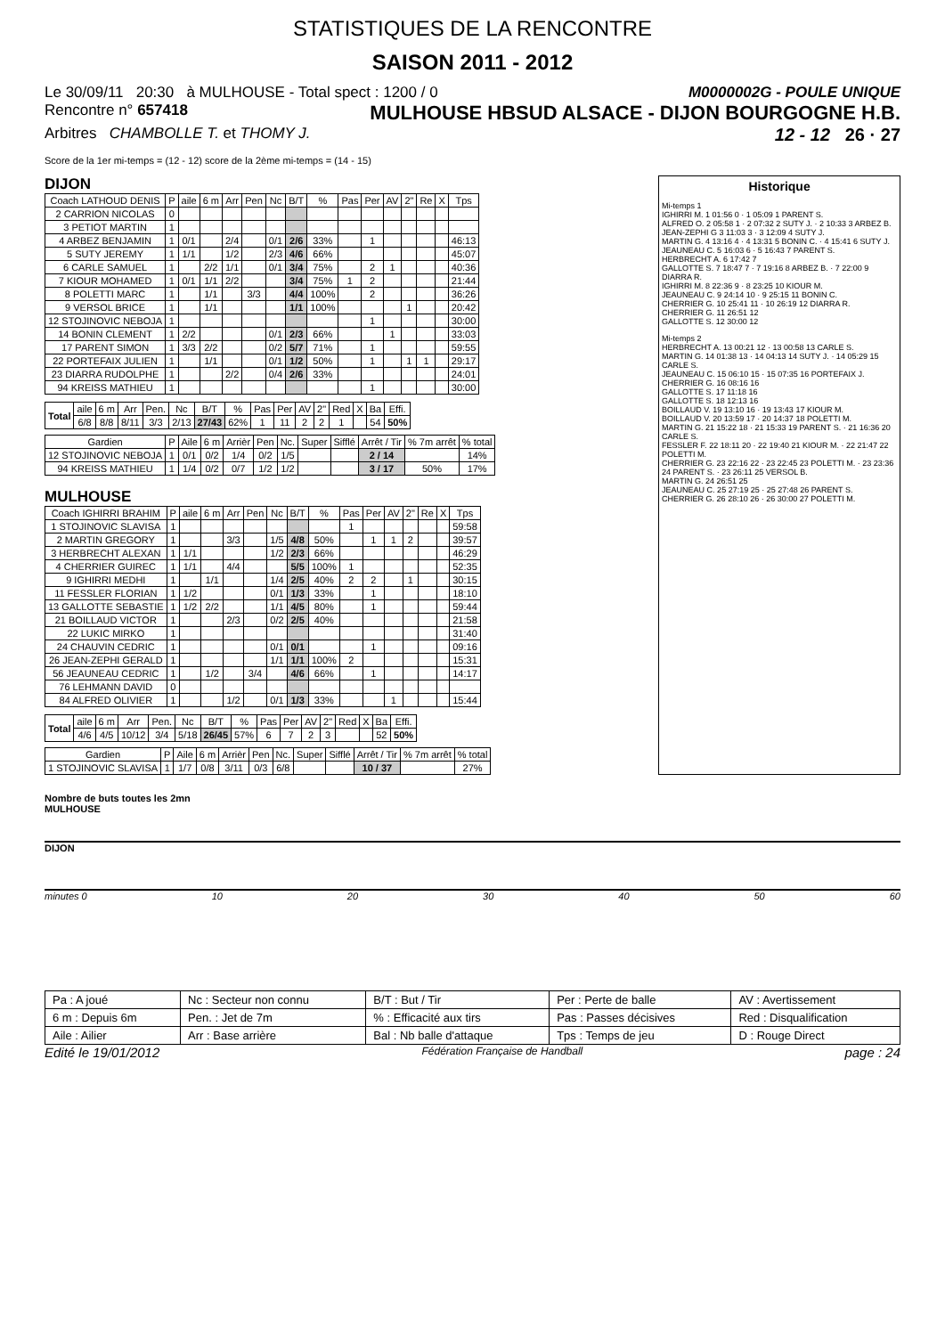STATISTIQUES DE LA RENCONTRE
SAISON 2011 - 2012
Le 30/09/11 20:30 à MULHOUSE - Total spect : 1200 / 0 M0000002G - POULE UNIQUE
Rencontre n° 657418 MULHOUSE HBSUD ALSACE - DIJON BOURGOGNE H.B.
Arbitres CHAMBOLLE T. et THOMY J. 12 - 12 26 · 27
Score de la 1er mi-temps = (12 - 12) score de la 2ème mi-temps = (14 - 15)
DIJON
| Coach LATHOUD DENIS | P | aile | 6 m | Arr | Pen | Nc | B/T | % | Pas | Per | AV | 2" | Re | X | Tps |
| --- | --- | --- | --- | --- | --- | --- | --- | --- | --- | --- | --- | --- | --- | --- | --- |
| 2 CARRION NICOLAS | 0 | | | | | | | | | | | | | | |
| 3 PETIOT MARTIN | 1 | | | | | | | | | | | | | | |
| 4 ARBEZ BENJAMIN | 1 | 0/1 | | 2/4 | | 0/1 | 2/6 | 33% | | 1 | | | | | 46:13 |
| 5 SUTY JEREMY | 1 | 1/1 | | 1/2 | | 2/3 | 4/6 | 66% | | | | | | | 45:07 |
| 6 CARLE SAMUEL | 1 | | 2/2 | 1/1 | | 0/1 | 3/4 | 75% | | 2 | 1 | | | | 40:36 |
| 7 KIOUR MOHAMED | 1 | 0/1 | 1/1 | 2/2 | | | 3/4 | 75% | 1 | 2 | | | | | 21:44 |
| 8 POLETTI MARC | 1 | | 1/1 | | 3/3 | | 4/4 | 100% | | 2 | | | | | 36:26 |
| 9 VERSOL BRICE | 1 | | 1/1 | | | | 1/1 | 100% | | | | 1 | | | 20:42 |
| 12 STOJINOVIC NEBOJA | 1 | | | | | | | | | 1 | | | | | 30:00 |
| 14 BONIN CLEMENT | 1 | 2/2 | | | | 0/1 | 2/3 | 66% | | | 1 | | | | 33:03 |
| 17 PARENT SIMON | 1 | 3/3 | 2/2 | | | 0/2 | 5/7 | 71% | | 1 | | | | | 59:55 |
| 22 PORTEFAIX JULIEN | 1 | | 1/1 | | | 0/1 | 1/2 | 50% | | 1 | | 1 | 1 | | 29:17 |
| 23 DIARRA RUDOLPHE | 1 | | | 2/2 | | 0/4 | 2/6 | 33% | | | | | | | 24:01 |
| 94 KREISS MATHIEU | 1 | | | | | | | | | 1 | | | | | 30:00 |
| Total | aile | 6 m | Arr | Pen. | Nc | B/T | % | Pas | Per | AV | 2" | Red | X | Ba | Effi. |
| --- | --- | --- | --- | --- | --- | --- | --- | --- | --- | --- | --- | --- | --- | --- | --- |
| | 6/8 | 8/8 | 8/11 | 3/3 | 2/13 | 27/43 | 62% | 1 | 11 | 2 | 2 | 1 | | 54 | 50% |
| Gardien | P | Aile | 6 m | Arrièr | Pen | Nc. | Super | Sifflé | Arrêt / Tir | % 7m arrêt | % total |
| --- | --- | --- | --- | --- | --- | --- | --- | --- | --- | --- | --- |
| 12 STOJINOVIC NEBOJA | 1 | 0/1 | 0/2 | 1/4 | 0/2 | 1/5 | | | 2 / 14 | | 14% |
| 94 KREISS MATHIEU | 1 | 1/4 | 0/2 | 0/7 | 1/2 | 1/2 | | | 3 / 17 | 50% | 17% |
MULHOUSE
| Coach IGHIRRI BRAHIM | P | aile | 6 m | Arr | Pen | Nc | B/T | % | Pas | Per | AV | 2" | Re | X | Tps |
| --- | --- | --- | --- | --- | --- | --- | --- | --- | --- | --- | --- | --- | --- | --- | --- |
| 1 STOJINOVIC SLAVISA | 1 | | | | | | | | 1 | | | | | | 59:58 |
| 2 MARTIN GREGORY | 1 | | | 3/3 | | 1/5 | 4/8 | 50% | | 1 | 1 | 2 | | | 39:57 |
| 3 HERBRECHT ALEXAN | 1 | 1/1 | | | | 1/2 | 2/3 | 66% | | | | | | | 46:29 |
| 4 CHERRIER GUIREC | 1 | 1/1 | | 4/4 | | | 5/5 | 100% | 1 | | | | | | 52:35 |
| 9 IGHIRRI MEDHI | 1 | | 1/1 | | | 1/4 | 2/5 | 40% | 2 | 2 | | 1 | | | 30:15 |
| 11 FESSLER FLORIAN | 1 | 1/2 | | | | 0/1 | 1/3 | 33% | | 1 | | | | | 18:10 |
| 13 GALLOTTE SEBASTIE | 1 | 1/2 | 2/2 | | | 1/1 | 4/5 | 80% | | 1 | | | | | 59:44 |
| 21 BOILLAUD VICTOR | 1 | | | 2/3 | | 0/2 | 2/5 | 40% | | | | | | | 21:58 |
| 22 LUKIC MIRKO | 1 | | | | | | | | | | | | | | 31:40 |
| 24 CHAUVIN CEDRIC | 1 | | | | | 0/1 | 0/1 | | | 1 | | | | | 09:16 |
| 26 JEAN-ZEPHI GERALD | 1 | | | | | 1/1 | 1/1 | 100% | 2 | | | | | | 15:31 |
| 56 JEAUNEAU CEDRIC | 1 | | 1/2 | | 3/4 | | 4/6 | 66% | | 1 | | | | | 14:17 |
| 76 LEHMANN DAVID | 0 | | | | | | | | | | | | | | |
| 84 ALFRED OLIVIER | 1 | | | 1/2 | | 0/1 | 1/3 | 33% | | | 1 | | | | 15:44 |
| Total | aile | 6 m | Arr | Pen. | Nc | B/T | % | Pas | Per | AV | 2" | Red | X | Ba | Effi. |
| --- | --- | --- | --- | --- | --- | --- | --- | --- | --- | --- | --- | --- | --- | --- | --- |
| | 4/6 | 4/5 | 10/12 | 3/4 | 5/18 | 26/45 | 57% | 6 | 7 | 2 | 3 | | | 52 | 50% |
| Gardien | P | Aile | 6 m | Arrièr | Pen | Nc. | Super | Sifflé | Arrêt / Tir | % 7m arrêt | % total |
| --- | --- | --- | --- | --- | --- | --- | --- | --- | --- | --- | --- |
| 1 STOJINOVIC SLAVISA | 1 | 1/7 | 0/8 | 3/11 | 0/3 | 6/8 | | | 10 / 37 | | 27% |
Historique
Mi-temps 1
IGHIRRI M. 1 01:56 0 · 1 05:09 1 PARENT S.
ALFRED O. 2 05:58 1 · 2 07:32 2 SUTY J. · 2 10:33 3 ARBEZ B.
JEAN-ZEPHI G 3 11:03 3 · 3 12:09 4 SUTY J.
MARTIN G. 4 13:16 4 · 4 13:31 5 BONIN C. · 4 15:41 6 SUTY J.
JEAUNEAU C. 5 16:03 6 · 5 16:43 7 PARENT S.
HERBRECHT A. 6 17:42 7
GALLOTTE S. 7 18:47 7 · 7 19:16 8 ARBEZ B. · 7 22:00 9 DIARRA R.
IGHIRRI M. 8 22:36 9 · 8 23:25 10 KIOUR M.
JEAUNEAU C. 9 24:14 10 · 9 25:15 11 BONIN C.
CHERRIER G. 10 25:41 11 · 10 26:19 12 DIARRA R.
CHERRIER G. 11 26:51 12
GALLOTTE S. 12 30:00 12
Mi-temps 2
HERBRECHT A. 13 00:21 12 · 13 00:58 13 CARLE S.
MARTIN G. 14 01:38 13 · 14 04:13 14 SUTY J. · 14 05:29 15 CARLE S.
JEAUNEAU C. 15 06:10 15 · 15 07:35 16 PORTEFAIX J.
CHERRIER G. 16 08:16 16
GALLOTTE S. 17 11:18 16
GALLOTTE S. 18 12:13 16
BOILLAUD V. 19 13:10 16 · 19 13:43 17 KIOUR M.
BOILLAUD V. 20 13:59 17 · 20 14:37 18 POLETTI M.
MARTIN G. 21 15:22 18 · 21 15:33 19 PARENT S. · 21 16:36 20 CARLE S.
FESSLER F. 22 18:11 20 · 22 19:40 21 KIOUR M. · 22 21:47 22 POLETTI M.
CHERRIER G. 23 22:16 22 · 23 22:45 23 POLETTI M. · 23 23:36 24 PARENT S. · 23 26:11 25 VERSOL B.
MARTIN G. 24 26:51 25
JEAUNEAU C. 25 27:19 25 · 25 27:48 26 PARENT S.
CHERRIER G. 26 28:10 26 · 26 30:00 27 POLETTI M.
Nombre de buts toutes les 2mn
MULHOUSE
DIJON
minutes 0 10 20 30 40 50 60
| Pa : A joué | Nc : Secteur non connu | B/T : But / Tir | Per : Perte de balle | AV : Avertissement |
| 6 m : Depuis 6m | Pen. : Jet de 7m | % : Efficacité aux tirs | Pas : Passes décisives | Red : Disqualification |
| Aile : Ailier | Arr : Base arrière | Bal : Nb balle d'attaque | Tps : Temps de jeu | D : Rouge Direct |
Edité le 19/01/2012 Fédération Française de Handball page : 24